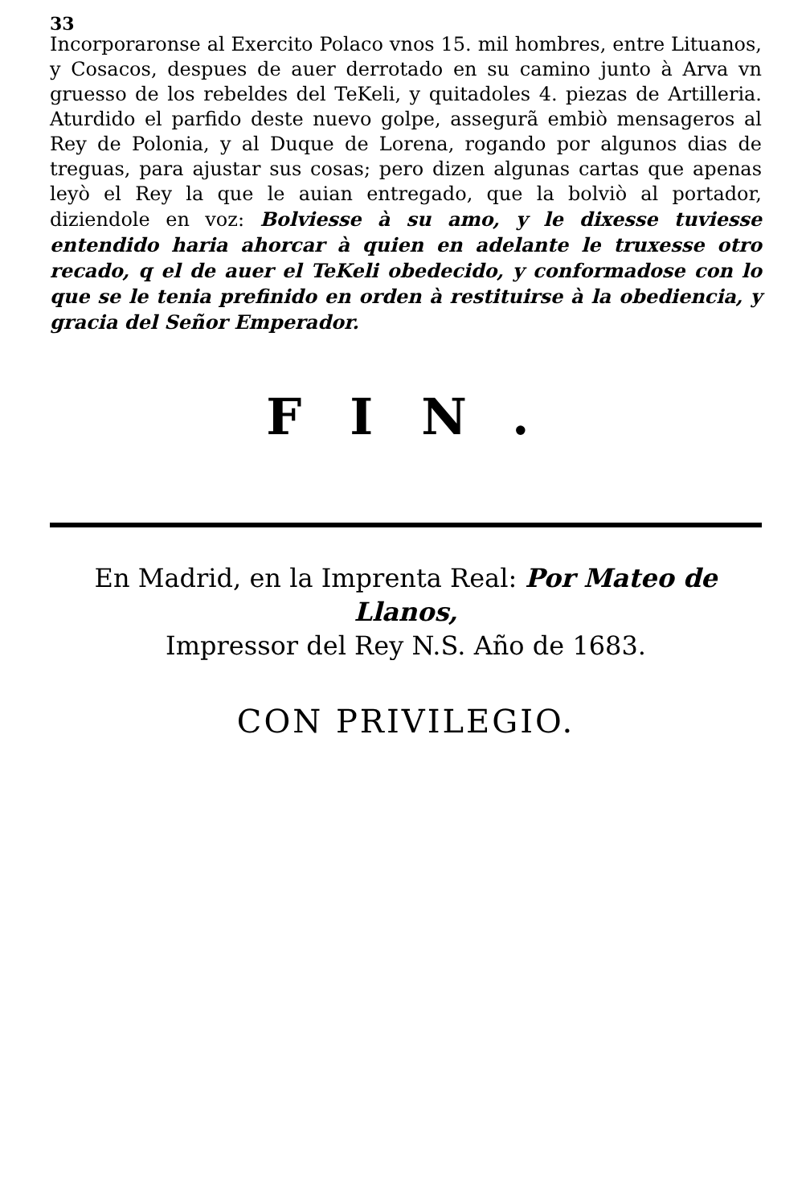33
Incorporaronse al Exercito Polaco vnos 15. mil hombres, entre Lituanos, y Cosacos, despues de auer derrotado en su camino junto à Arva vn gruesso de los rebeldes del TeKeli, y quitadoles 4. piezas de Artilleria. Aturdido el parfido deste nuevo golpe, assegurã embiò mensageros al Rey de Polonia, y al Duque de Lorena, rogando por algunos dias de treguas, para ajustar sus cosas; pero dizen algunas cartas que apenas leyò el Rey la que le auian entregado, que la bolviò al portador, diziendole en voz: Bolviesse à su amo, y le dixesse tuviesse entendido haria ahorcar à quien en adelante le truxesse otro recado, q el de auer el TeKeli obedecido, y conformadose con lo que se le tenia prefinido en orden à restituirse à la obediencia, y gracia del Señor Emperador.
FIN.
En Madrid, en la Imprenta Real: Por Mateo de Llanos,
Impressor del Rey N.S. Año de 1683.
CON PRIVILEGIO.